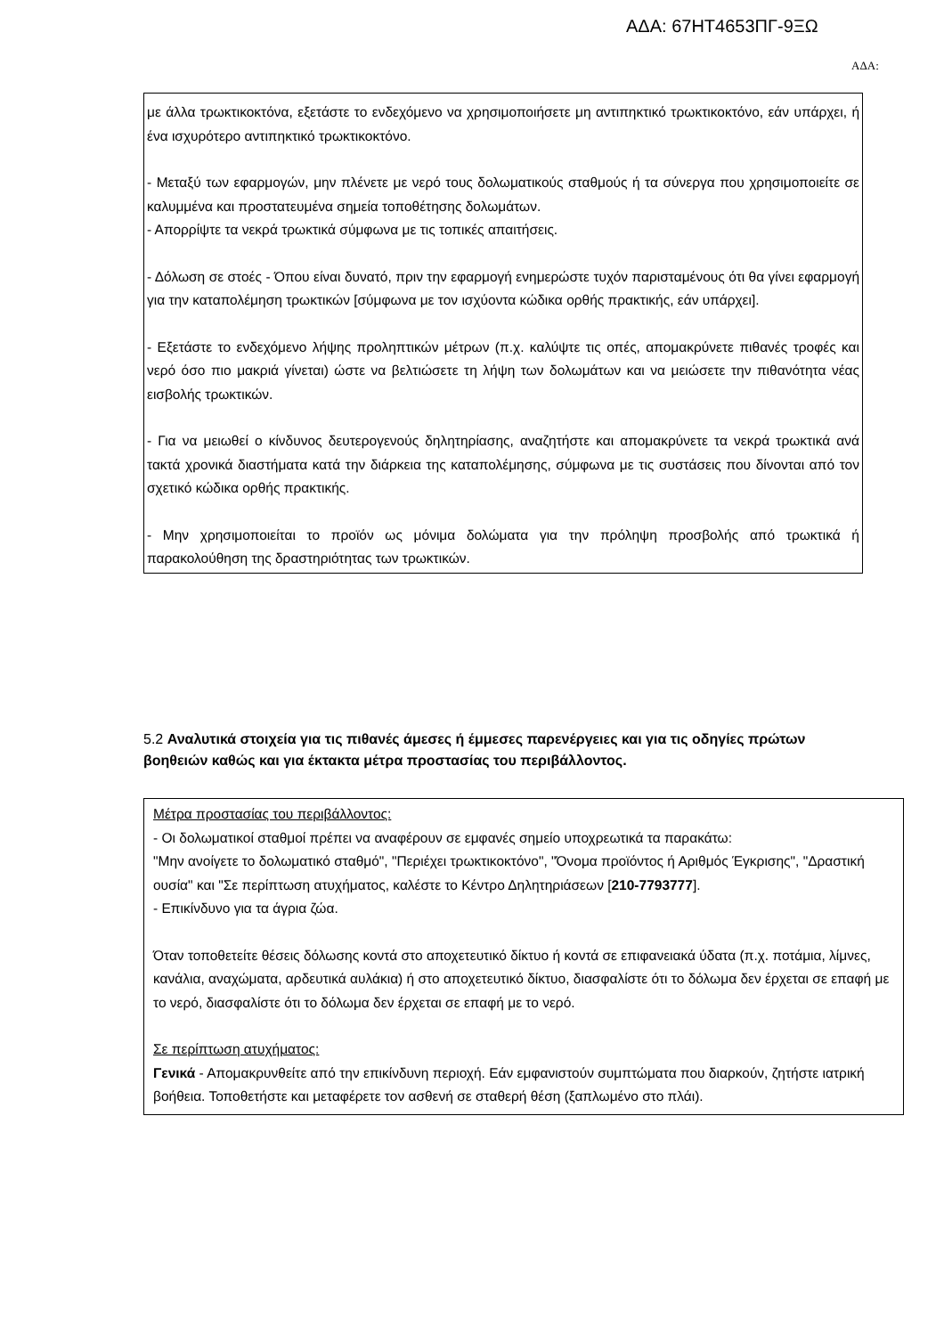ΑΔΑ: 67ΗΤ4653ΠΓ-9ΞΩ
ΑΔΑ:
με άλλα τρωκτικοκτόνα, εξετάστε το ενδεχόμενο να χρησιμοποιήσετε μη αντιπηκτικό τρωκτικοκτόνο, εάν υπάρχει, ή ένα ισχυρότερο αντιπηκτικό τρωκτικοκτόνο.
- Μεταξύ των εφαρμογών, μην πλένετε με νερό τους δολωματικούς σταθμούς ή τα σύνεργα που χρησιμοποιείτε σε καλυμμένα και προστατευμένα σημεία τοποθέτησης δολωμάτων.
- Απορρίψτε τα νεκρά τρωκτικά σύμφωνα με τις τοπικές απαιτήσεις.
- Δόλωση σε στοές - Όπου είναι δυνατό, πριν την εφαρμογή ενημερώστε τυχόν παρισταμένους ότι θα γίνει εφαρμογή για την καταπολέμηση τρωκτικών [σύμφωνα με τον ισχύοντα κώδικα ορθής πρακτικής, εάν υπάρχει].
- Εξετάστε το ενδεχόμενο λήψης προληπτικών μέτρων (π.χ. καλύψτε τις οπές, απομακρύνετε πιθανές τροφές και νερό όσο πιο μακριά γίνεται) ώστε να βελτιώσετε τη λήψη των δολωμάτων και να μειώσετε την πιθανότητα νέας εισβολής τρωκτικών.
- Για να μειωθεί ο κίνδυνος δευτερογενούς δηλητηρίασης, αναζητήστε και απομακρύνετε τα νεκρά τρωκτικά ανά τακτά χρονικά διαστήματα κατά την διάρκεια της καταπολέμησης, σύμφωνα με τις συστάσεις που δίνονται από τον σχετικό κώδικα ορθής πρακτικής.
- Μην χρησιμοποιείται το προϊόν ως μόνιμα δολώματα για την πρόληψη προσβολής από τρωκτικά ή παρακολούθηση της δραστηριότητας των τρωκτικών.
5.2 Αναλυτικά στοιχεία για τις πιθανές άμεσες ή έμμεσες παρενέργειες και για τις οδηγίες πρώτων βοηθειών καθώς και για έκτακτα μέτρα προστασίας του περιβάλλοντος.
Μέτρα προστασίας του περιβάλλοντος:
- Οι δολωματικοί σταθμοί πρέπει να αναφέρουν σε εμφανές σημείο υποχρεωτικά τα παρακάτω:
"Μην ανοίγετε το δολωματικό σταθμό", "Περιέχει τρωκτικοκτόνο", "Όνομα προϊόντος ή Αριθμός Έγκρισης", "Δραστική ουσία" και "Σε περίπτωση ατυχήματος, καλέστε το Κέντρο Δηλητηριάσεων [210-7793777].
- Επικίνδυνο για τα άγρια ζώα.
Όταν τοποθετείτε θέσεις δόλωσης κοντά στο αποχετευτικό δίκτυο ή κοντά σε επιφανειακά ύδατα (π.χ. ποτάμια, λίμνες, κανάλια, αναχώματα, αρδευτικά αυλάκια) ή στο αποχετευτικό δίκτυο, διασφαλίστε ότι το δόλωμα δεν έρχεται σε επαφή με το νερό, διασφαλίστε ότι το δόλωμα δεν έρχεται σε επαφή με το νερό.
Σε περίπτωση ατυχήματος:
Γενικά - Απομακρυνθείτε από την επικίνδυνη περιοχή. Εάν εμφανιστούν συμπτώματα που διαρκούν, ζητήστε ιατρική βοήθεια. Τοποθετήστε και μεταφέρετε τον ασθενή σε σταθερή θέση (ξαπλωμένο στο πλάι).